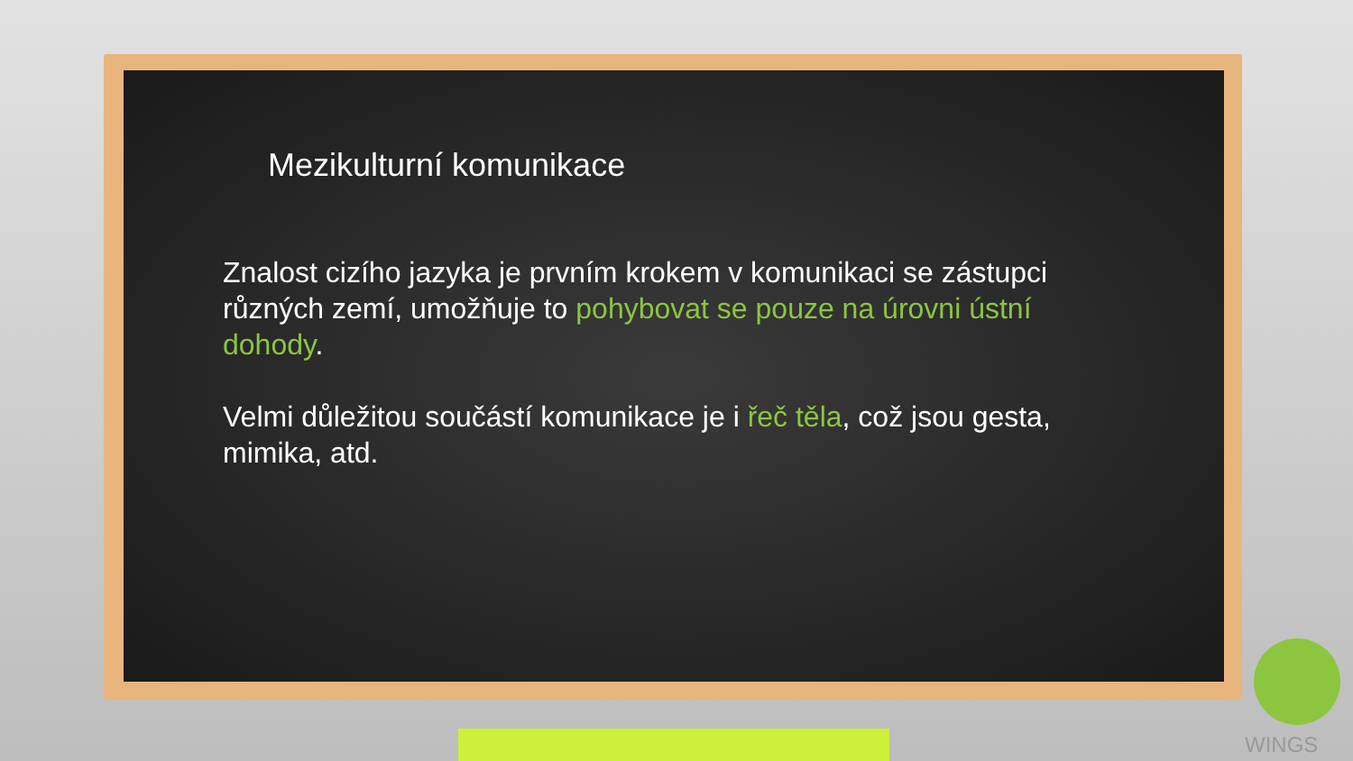Mezikulturní komunikace
Znalost cizího jazyka je prvním krokem v komunikaci se zástupci různých zemí, umožňuje to pohybovat se pouze na úrovni ústní dohody.
Velmi důležitou součástí komunikace je i řeč těla, což jsou gesta, mimika, atd.
WINGS